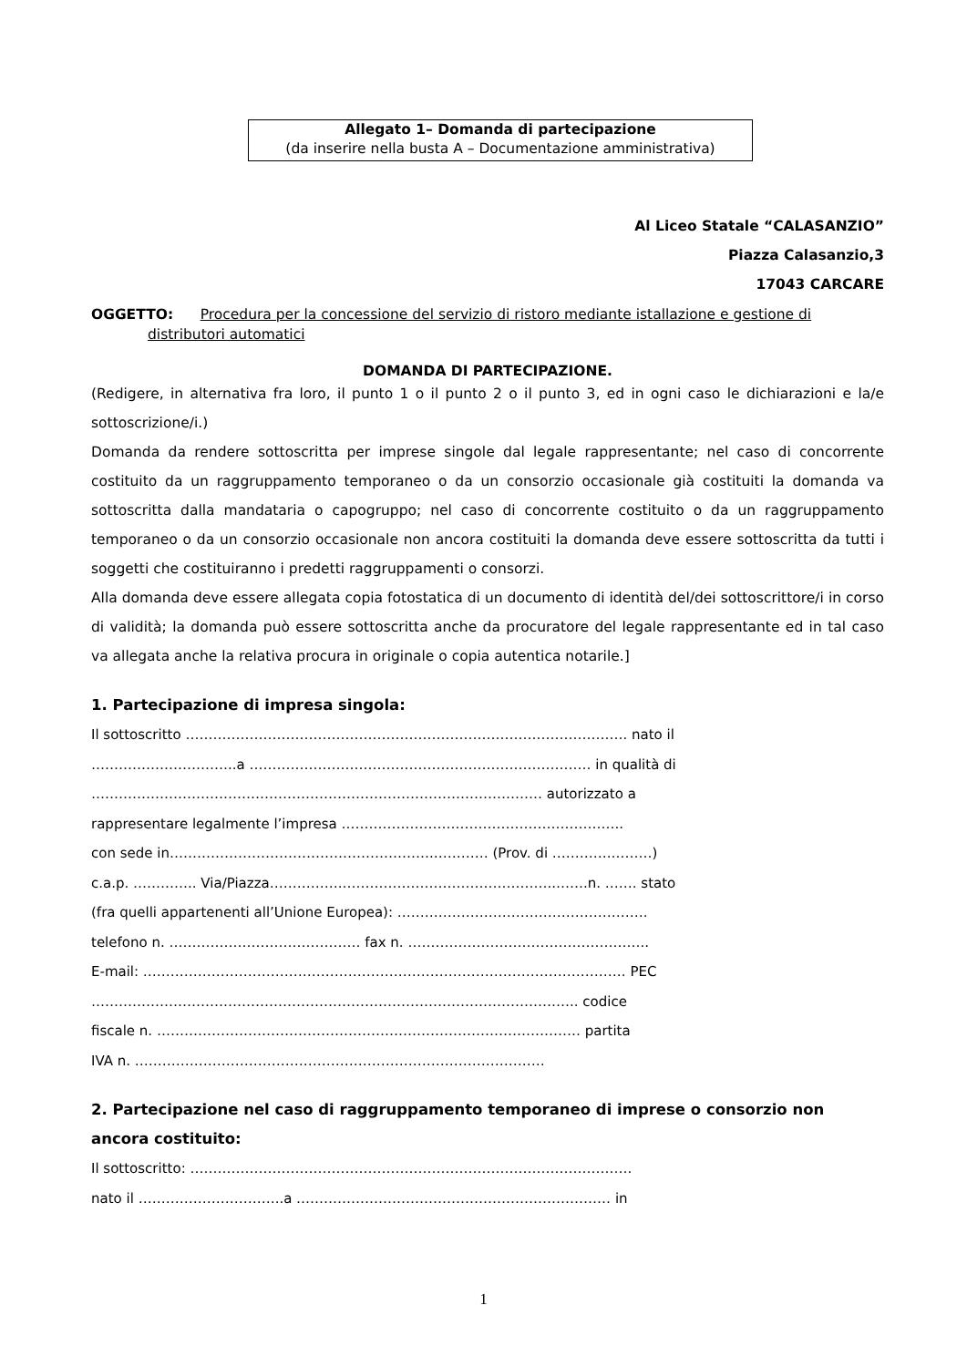Allegato 1– Domanda di partecipazione
(da inserire nella busta A – Documentazione amministrativa)
Al Liceo Statale “CALASANZIO”
Piazza Calasanzio,3
17043 CARCARE
OGGETTO: Procedura per la concessione del servizio di ristoro mediante istallazione e gestione di
distributori automatici
DOMANDA DI PARTECIPAZIONE.
(Redigere, in alternativa fra loro, il punto 1 o il punto 2 o il punto 3, ed in ogni caso le dichiarazioni e la/e sottoscrizione/i.)
Domanda da rendere sottoscritta per imprese singole dal legale rappresentante; nel caso di concorrente costituito da un raggruppamento temporaneo o da un consorzio occasionale già costituiti la domanda va sottoscritta dalla mandataria o capogruppo; nel caso di concorrente costituito o da un raggruppamento temporaneo o da un consorzio occasionale non ancora costituiti la domanda deve essere sottoscritta da tutti i soggetti che costituiranno i predetti raggruppamenti o consorzi.
Alla domanda deve essere allegata copia fotostatica di un documento di identità del/dei sottoscrittore/i in corso di validità; la domanda può essere sottoscritta anche da procuratore del legale rappresentante ed in tal caso va allegata anche la relativa procura in originale o copia autentica notarile.]
1. Partecipazione di impresa singola:
Il sottoscritto ……………………………………………………………………………………. nato il
…………………………..a ………………………………………………………………… in qualità di
……………………………………………………………………………………… autorizzato a
rappresentare legalmente l’impresa ……………………………………………………..
con sede in………………………………………………….………… (Prov. di ………….………)
c.a.p. ………….. Via/Piazza…………….………………………………………..…….n. ……. stato
(fra quelli appartenenti all’Unione Europea): ……………………………………………….
telefono n. …………………………………… fax n. ……………………………………………..
E-mail: ……………………………………………………………………………………………. PEC
…………………………………………………………………………………………….. codice
fiscale n. ………………………………………………………………………………… partita
IVA n. ………………………………………………………………………………
2. Partecipazione nel caso di raggruppamento temporaneo di imprese o consorzio non ancora costituito:
Il sottoscritto: …………………………………………………………………………………….
nato il …………………………..a …………………………………………………………… in
1